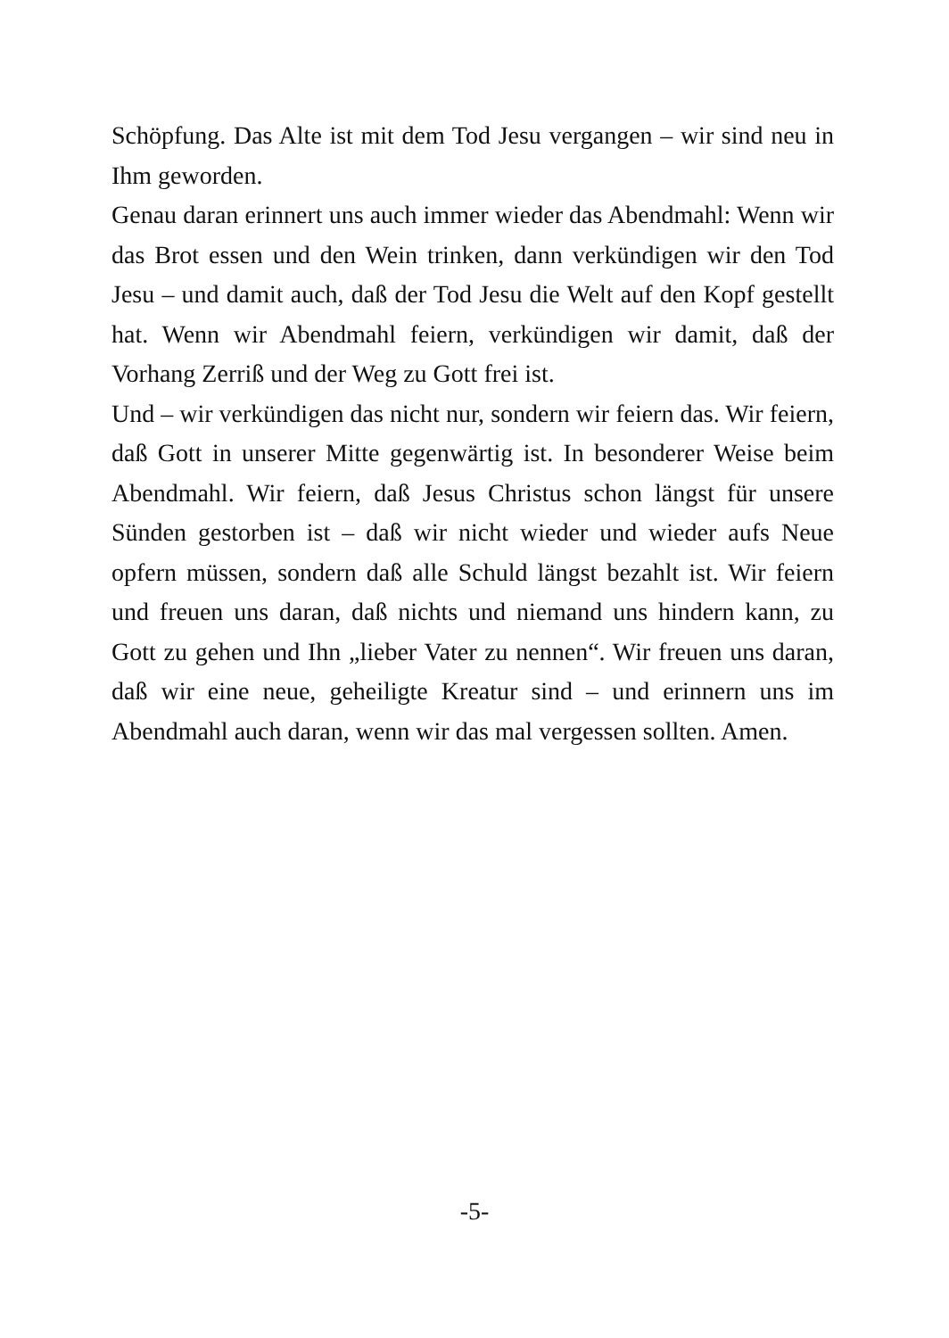Schöpfung. Das Alte ist mit dem Tod Jesu vergangen – wir sind neu in Ihm geworden.
Genau daran erinnert uns auch immer wieder das Abendmahl: Wenn wir das Brot essen und den Wein trinken, dann verkündigen wir den Tod Jesu – und damit auch, daß der Tod Jesu die Welt auf den Kopf gestellt hat. Wenn wir Abendmahl feiern, verkündigen wir damit, daß der Vorhang Zerriß und der Weg zu Gott frei ist.
Und – wir verkündigen das nicht nur, sondern wir feiern das. Wir feiern, daß Gott in unserer Mitte gegenwärtig ist. In besonderer Weise beim Abendmahl. Wir feiern, daß Jesus Christus schon längst für unsere Sünden gestorben ist – daß wir nicht wieder und wieder aufs Neue opfern müssen, sondern daß alle Schuld längst bezahlt ist. Wir feiern und freuen uns daran, daß nichts und niemand uns hindern kann, zu Gott zu gehen und Ihn „lieber Vater zu nennen“. Wir freuen uns daran, daß wir eine neue, geheiligte Kreatur sind – und erinnern uns im Abendmahl auch daran, wenn wir das mal vergessen sollten. Amen.
-5-